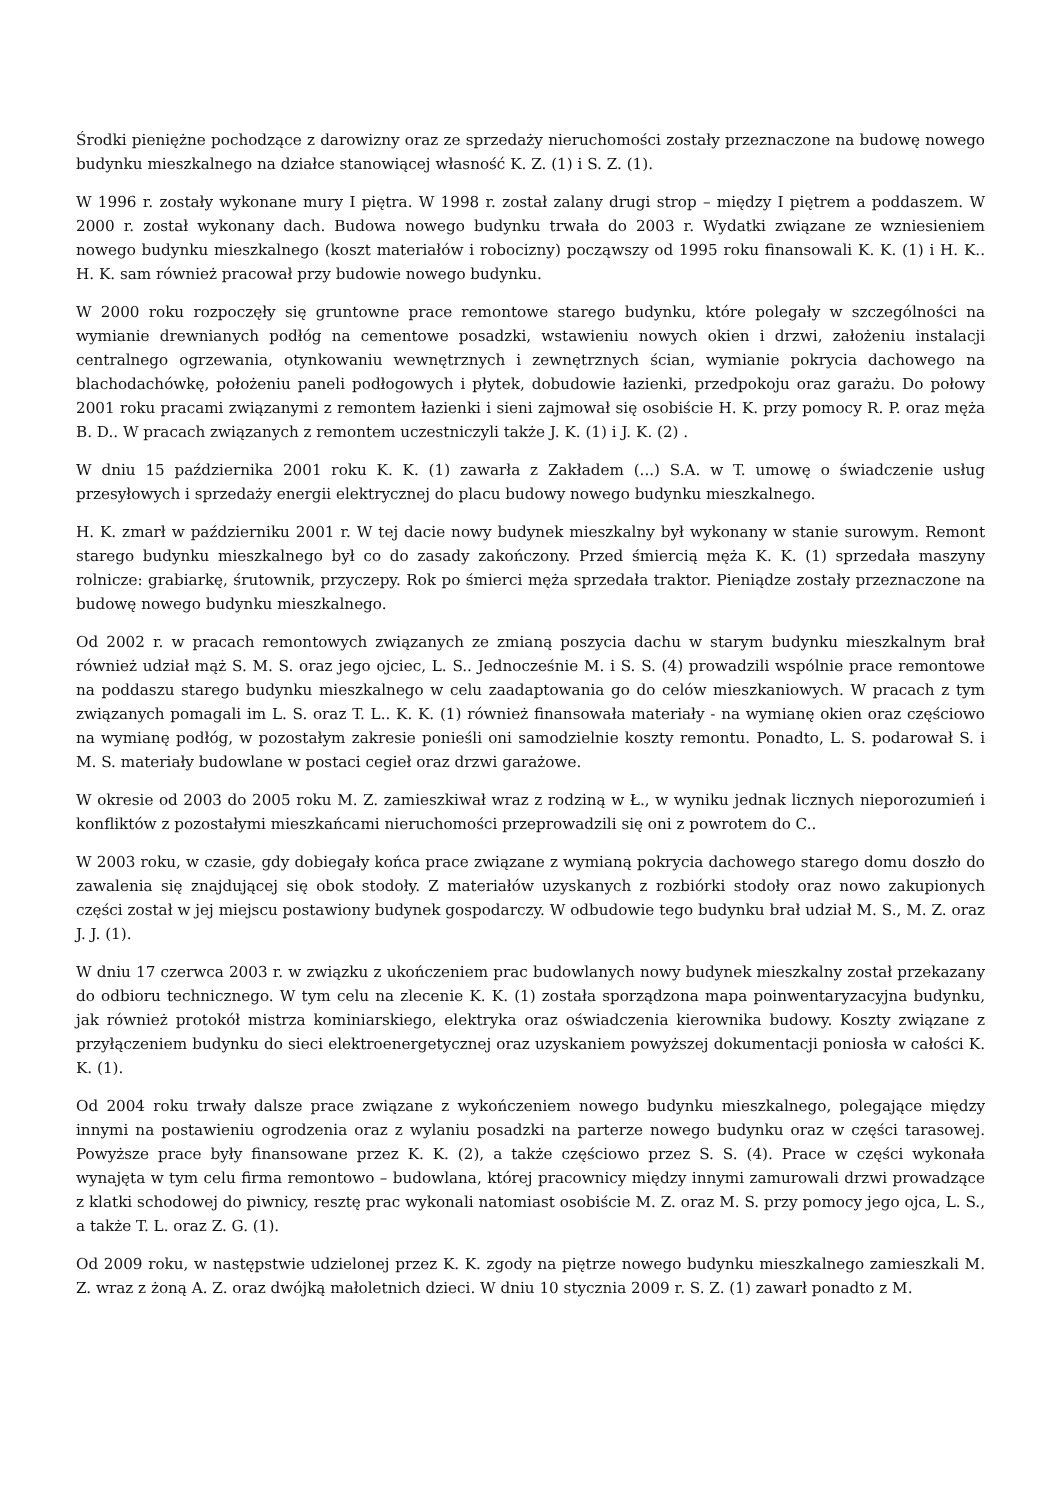Środki pieniężne pochodzące z darowizny oraz ze sprzedaży nieruchomości zostały przeznaczone na budowę nowego budynku mieszkalnego na działce stanowiącej własność K. Z. (1) i S. Z. (1).
W 1996 r. zostały wykonane mury I piętra. W 1998 r. został zalany drugi strop – między I piętrem a poddaszem. W 2000 r. został wykonany dach. Budowa nowego budynku trwała do 2003 r. Wydatki związane ze wzniesieniem nowego budynku mieszkalnego (koszt materiałów i robocizny) począwszy od 1995 roku finansowali K. K. (1) i H. K.. H. K. sam również pracował przy budowie nowego budynku.
W 2000 roku rozpoczęły się gruntowne prace remontowe starego budynku, które polegały w szczególności na wymianie drewnianych podłóg na cementowe posadzki, wstawieniu nowych okien i drzwi, założeniu instalacji centralnego ogrzewania, otynkowaniu wewnętrznych i zewnętrznych ścian, wymianie pokrycia dachowego na blachodachówkę, położeniu paneli podłogowych i płytek, dobudowie łazienki, przedpokoju oraz garażu. Do połowy 2001 roku pracami związanymi z remontem łazienki i sieni zajmował się osobiście H. K. przy pomocy R. P. oraz męża B. D.. W pracach związanych z remontem uczestniczyli także J. K. (1) i J. K. (2) .
W dniu 15 października 2001 roku K. K. (1) zawarła z Zakładem (...) S.A. w T. umowę o świadczenie usług przesyłowych i sprzedaży energii elektrycznej do placu budowy nowego budynku mieszkalnego.
H. K. zmarł w październiku 2001 r. W tej dacie nowy budynek mieszkalny był wykonany w stanie surowym. Remont starego budynku mieszkalnego był co do zasady zakończony. Przed śmiercią męża K. K. (1) sprzedała maszyny rolnicze: grabiarkę, śrutownik, przyczepy. Rok po śmierci męża sprzedała traktor. Pieniądze zostały przeznaczone na budowę nowego budynku mieszkalnego.
Od 2002 r. w pracach remontowych związanych ze zmianą poszycia dachu w starym budynku mieszkalnym brał również udział mąż S. M. S. oraz jego ojciec, L. S.. Jednocześnie M. i S. S. (4) prowadzili wspólnie prace remontowe na poddaszu starego budynku mieszkalnego w celu zaadaptowania go do celów mieszkaniowych. W pracach z tym związanych pomagali im L. S. oraz T. L.. K. K. (1) również finansowała materiały - na wymianę okien oraz częściowo na wymianę podłóg, w pozostałym zakresie ponieśli oni samodzielnie koszty remontu. Ponadto, L. S. podarował S. i M. S. materiały budowlane w postaci cegieł oraz drzwi garażowe.
W okresie od 2003 do 2005 roku M. Z. zamieszkiwał wraz z rodziną w Ł., w wyniku jednak licznych nieporozumień i konfliktów z pozostałymi mieszkańcami nieruchomości przeprowadzili się oni z powrotem do C..
W 2003 roku, w czasie, gdy dobiegały końca prace związane z wymianą pokrycia dachowego starego domu doszło do zawalenia się znajdującej się obok stodoły. Z materiałów uzyskanych z rozbiórki stodoły oraz nowo zakupionych części został w jej miejscu postawiony budynek gospodarczy. W odbudowie tego budynku brał udział M. S., M. Z. oraz J. J. (1).
W dniu 17 czerwca 2003 r. w związku z ukończeniem prac budowlanych nowy budynek mieszkalny został przekazany do odbioru technicznego. W tym celu na zlecenie K. K. (1) została sporządzona mapa poinwentaryzacyjna budynku, jak również protokół mistrza kominiarskiego, elektryka oraz oświadczenia kierownika budowy. Koszty związane z przyłączeniem budynku do sieci elektroenergetycznej oraz uzyskaniem powyższej dokumentacji poniosła w całości K. K. (1).
Od 2004 roku trwały dalsze prace związane z wykończeniem nowego budynku mieszkalnego, polegające między innymi na postawieniu ogrodzenia oraz z wylaniu posadzki na parterze nowego budynku oraz w części tarasowej. Powyższe prace były finansowane przez K. K. (2), a także częściowo przez S. S. (4). Prace w części wykonała wynajęta w tym celu firma remontowo – budowlana, której pracownicy między innymi zamurowali drzwi prowadzące z klatki schodowej do piwnicy, resztę prac wykonali natomiast osobiście M. Z. oraz M. S. przy pomocy jego ojca, L. S., a także T. L. oraz Z. G. (1).
Od 2009 roku, w następstwie udzielonej przez K. K. zgody na piętrze nowego budynku mieszkalnego zamieszkali M. Z. wraz z żoną A. Z. oraz dwójką małoletnich dzieci. W dniu 10 stycznia 2009 r. S. Z. (1) zawarł ponadto z M.